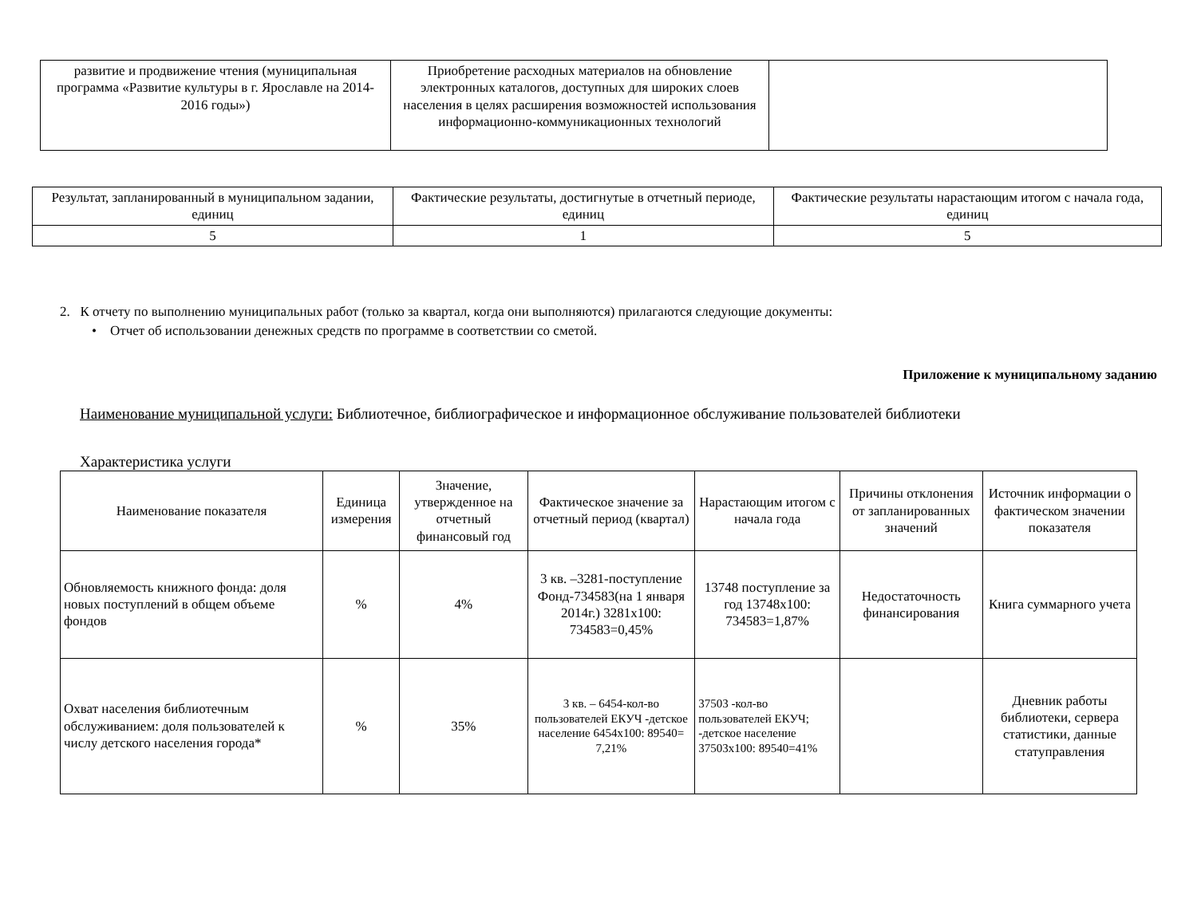| развитие и продвижение чтения (муниципальная программа «Развитие культуры в г. Ярославле на 2014-2016 годы») | Приобретение расходных материалов на обновление электронных каталогов, доступных для широких слоев населения в целях расширения возможностей использования информационно-коммуникационных технологий | |
| Результат, запланированный в муниципальном задании, единиц | Фактические результаты, достигнутые в отчетный периоде, единиц | Фактические результаты нарастающим итогом с начала года, единиц |
| --- | --- | --- |
| 5 | 1 | 5 |
2. К отчету по выполнению муниципальных работ (только за квартал, когда они выполняются) прилагаются следующие документы:
• Отчет об использовании денежных средств по программе в соответствии со сметой.
Приложение к муниципальному заданию
Наименование муниципальной услуги: Библиотечное, библиографическое и информационное обслуживание пользователей библиотеки
Характеристика услуги
| Наименование показателя | Единица измерения | Значение, утвержденное на отчетный финансовый год | Фактическое значение за отчетный период (квартал) | Нарастающим итогом с начала года | Причины отклонения от запланированных значений | Источник информации о фактическом значении показателя |
| --- | --- | --- | --- | --- | --- | --- |
| Обновляемость книжного фонда: доля новых поступлений в общем объеме фондов | % | 4% | 3 кв. –3281-поступление Фонд-734583(на 1 января 2014г.) 3281х100: 734583=0,45% | 13748 поступление за год 13748х100: 734583=1,87% | Недостаточность финансирования | Книга суммарного учета |
| Охват населения библиотечным обслуживанием: доля пользователей к числу детского населения города* | % | 35% | 3 кв. – 6454-кол-во пользователей ЕКУЧ -детское население 6454х100: 89540= 7,21% | 37503 -кол-во пользователей ЕКУЧ; -детское население 37503х100: 89540=41% | | Дневник работы библиотеки, сервера статистики, данные статуправления |